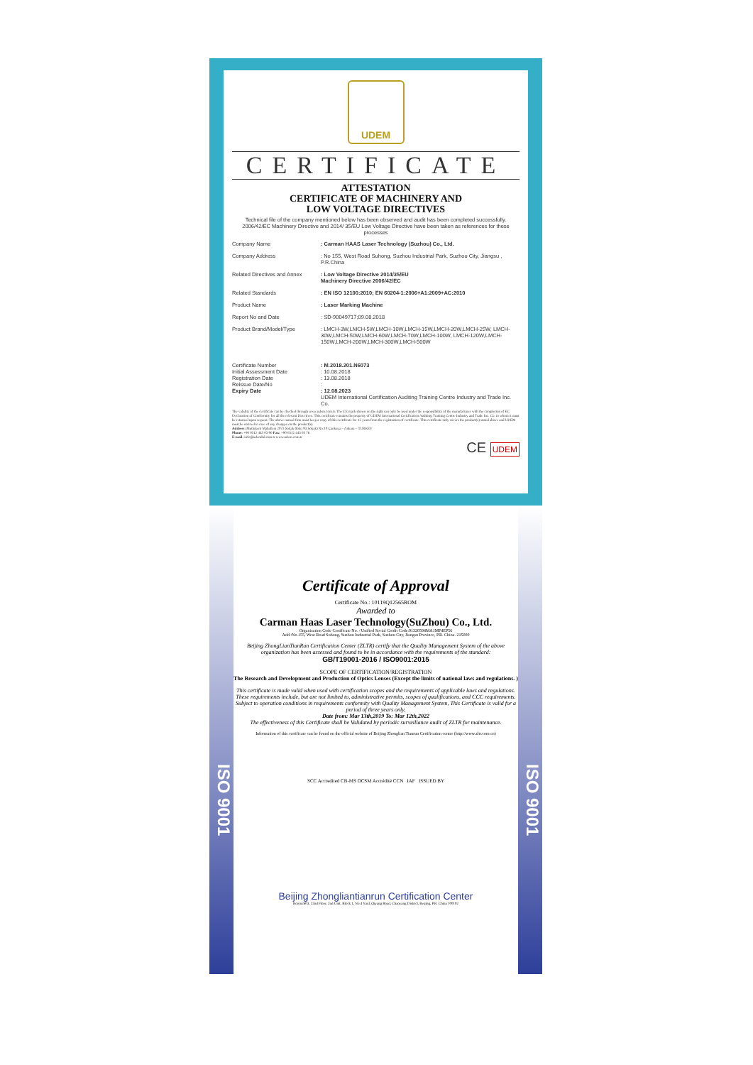UDEM
CERTIFICATE
ATTESTATION
CERTIFICATE OF MACHINERY AND
LOW VOLTAGE DIRECTIVES
Technical file of the company mentioned below has been observed and audit has been completed successfully. 2006/42/EC Machinery Directive and 2014/ 35/EU Low Voltage Directive have been taken as references for these processes
| Company Name | : Carman HAAS Laser Technology (Suzhou) Co., Ltd. |
| Company Address | : No 155, West Road Suhong, Suzhou Industrial Park, Suzhou City, Jiangsu , P.R.China |
| Related Directives and Annex | : Low Voltage Directive 2014/35/EU Machinery Directive 2006/42/EC |
| Related Standards | : EN ISO 12100:2010; EN 60204-1:2006+A1:2009+AC:2010 |
| Product Name | : Laser Marking Machine |
| Report No and Date | : SD-90049717;09.08.2018 |
| Product Brand/Model/Type | : LMCH-3W,LMCH-5W,LMCH-10W,LMCH-15W,LMCH-20W,LMCH-25W, LMCH-30W,LMCH-50W,LMCH-60W,LMCH-70W,LMCH-100W, LMCH-120W,LMCH-150W,LMCH-200W,LMCH-300W,LMCH-500W |
| Certificate Number Initial Assessment Date Registration Date Reissue Date/No Expiry Date | : M.2018.201.N6073 : 10.08.2018 : 13.08.2018 : : 12.08.2023 UDEM International Certification Auditing Training Centre Industry and Trade Inc. Co. |
The validity of the certificate can be checked through www.udem.com.tr. The CE mark shown on the right can only be used under the responsibility of the manufacturer with the completion of EC Declaration of Conformity for all the relevant Directives. This certificate remains the property of UDEM International Certification Auditing Training Centre Industry and Trade Inc. Co. to whom it must be returned upon request. The above named firm must keep a copy of this certificate for 15 years from the registration of certificate. This certificate only covers the product(s) stated above and UDEM must be noticed in case of any changes on the product(s)
Address: Mutlukent Mahallesi 2073 Sokak (Eski 93 Sokak) No:10 Çankaya – Ankara – TURKEY
Phone: +90 0312 443 03 90 Fax: +90 0312 443 03 76
E-mail: info@udemltd.com.tr www.udem.com.tr
CE UDEM
ISO 9001
Certificate of Approval
Certificate No.: 10119Q12565ROM
Awarded to
Carman Haas Laser Technology(SuZhou) Co., Ltd.
Organization Code Certificate No. / Unified Social Credit Code:91320594MA1MF4EP56
Add.:No.155, West Road Suhong, Suzhou Industrial Park, Suzhou City, Jiangsu Province, P.R. China. 215000
Beijing ZhongLianTianRun Certification Center (ZLTR) certify that the Quality Management System of the above organization has been assessed and found to be in accordance with the requirements of the standard:
GB/T19001-2016 / ISO9001:2015
SCOPE OF CERTIFICATION/REGISTRATION
The Research and Development and Production of Optics Lenses (Except the limits of national laws and regulations. )
This certificate is made valid when used with certification scopes and the requirements of applicable laws and regulations. These requirements include, but are not limited to, administrative permits, scopes of qualifications, and CCC requirements.
Subject to operation conditions in requirements conformity with Quality Management System, This Certificate is valid for a period of three years only,
Date from: Mar 13th,2019 To: Mar 12th,2022
The effectiveness of this Certificate shall be Validated by periodic surveillance audit of ZLTR for maintenance.
Information of this certificate can be found on the official website of Beijing Zhonglian Tianrun Certification center (http://www.zltr.com.cn)
SCC Accredited CB-MS OCSM Accrédité CCN IAF ISSUED BY
Beijing Zhongliantianrun Certification Center
Room2603, 22nd Floor, 2nd Unit, Block 1, No.4 Yard, Qiyang Road, Chaoyang District, Beijing, P.R. China 100102
ISO 9001